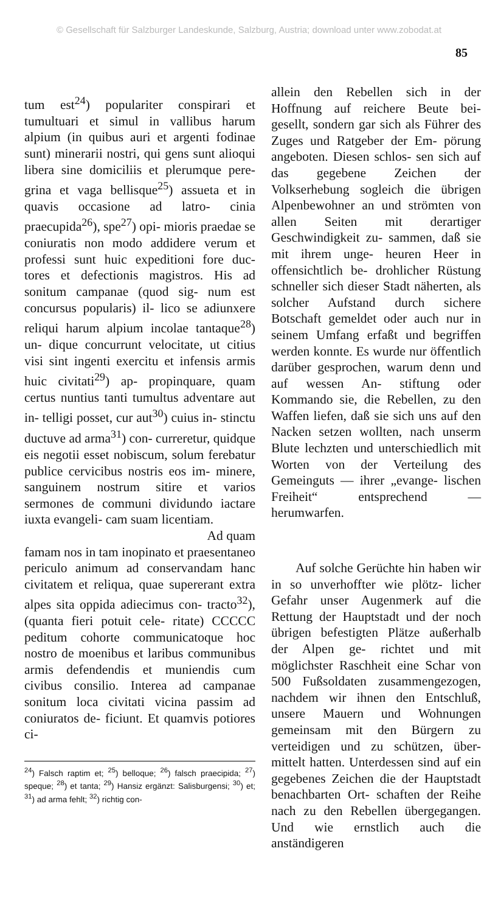© Gesellschaft für Salzburger Landeskunde, Salzburg, Austria; download unter www.zobodat.at
85
tum est<sup>24</sup>) populariter conspirari et tumultuari et simul in vallibus harum alpium (in quibus auri et argenti fodinae sunt) minerarii nostri, qui gens sunt alioqui libera sine domiciliis et plerumque pere- grina et vaga bellisque<sup>25</sup>) assueta et in quavis occasione ad latro- cinia praecupida<sup>26</sup>), spe<sup>27</sup>) opi- mioris praedae se coniuratis non modo addidere verum et professi sunt huic expeditioni fore duc- tores et defectionis magistros. His ad sonitum campanae (quod sig- num est concursus popularis) il- lico se adiunxere reliqui harum alpium incolae tantaque<sup>28</sup>) un- dique concurrunt velocitate, ut citius visi sint ingenti exercitu et infensis armis huic civitati<sup>29</sup>) ap- propinquare, quam certus nuntius tanti tumultus adventare aut in- telligi posset, cur aut<sup>30</sup>) cuius in- stinctu ductuve ad arma<sup>31</sup>) con- curreretur, quidque eis negotii esset nobiscum, solum ferebatur publice cervicibus nostris eos im- minere, sanguinem nostrum sitire et varios sermones de communi dividundo iactare iuxta evangeli- cam suam licentiam.
Ad quam
famam nos in tam inopinato et praesentaneo periculo animum ad conservandam hanc civitatem et reliqua, quae supererant extra alpes sita oppida adiecimus con- tracto<sup>32</sup>), (quanta fieri potuit cele- ritate) CCCCC peditum cohorte communicatoque hoc nostro de moenibus et laribus communibus armis defendendis et muniendis cum civibus consilio. Interea ad campanae sonitum loca civitati vicina passim ad coniuratos de- ficiunt. Et quamvis potiores ci-
<sup>24</sup>) Falsch raptim et; <sup>25</sup>) belloque; <sup>26</sup>) falsch praecipida; <sup>27</sup>) speque; <sup>28</sup>) et tanta; <sup>29</sup>) Hansiz ergänzt: Salisburgensi; <sup>30</sup>) et; <sup>31</sup>) ad arma fehlt; <sup>32</sup>) richtig con-
allein den Rebellen sich in der Hoffnung auf reichere Beute bei- gesellt, sondern gar sich als Führer des Zuges und Ratgeber der Em- pörung angeboten. Diesen schlos- sen sich auf das gegebene Zeichen der Volkserhebung sogleich die übrigen Alpenbewohner an und strömten von allen Seiten mit derartiger Geschwindigkeit zu- sammen, daß sie mit ihrem unge- heuren Heer in offensichtlich be- drohlicher Rüstung schneller sich dieser Stadt näherten, als solcher Aufstand durch sichere Botschaft gemeldet oder auch nur in seinem Umfang erfaßt und begriffen werden konnte. Es wurde nur öffentlich darüber gesprochen, warum denn und auf wessen An- stiftung oder Kommando sie, die Rebellen, zu den Waffen liefen, daß sie sich uns auf den Nacken setzen wollten, nach unserm Blute lechzten und unterschiedlich mit Worten von der Verteilung des Gemeinguts — ihrer „evange- lischen Freiheit“ entsprechend — herumwarfen.
Auf solche Gerüchte hin haben wir in so unverhoffter wie plötz- licher Gefahr unser Augenmerk auf die Rettung der Hauptstadt und der noch übrigen befestigten Plätze außerhalb der Alpen ge- richtet und mit möglichster Raschheit eine Schar von 500 Fußsoldaten zusammengezogen, nachdem wir ihnen den Entschluß, unsere Mauern und Wohnungen gemeinsam mit den Bürgern zu verteidigen und zu schützen, über- mittelt hatten. Unterdessen sind auf ein gegebenes Zeichen die der Hauptstadt benachbarten Ort- schaften der Reihe nach zu den Rebellen übergegangen. Und wie ernstlich auch die anständigeren